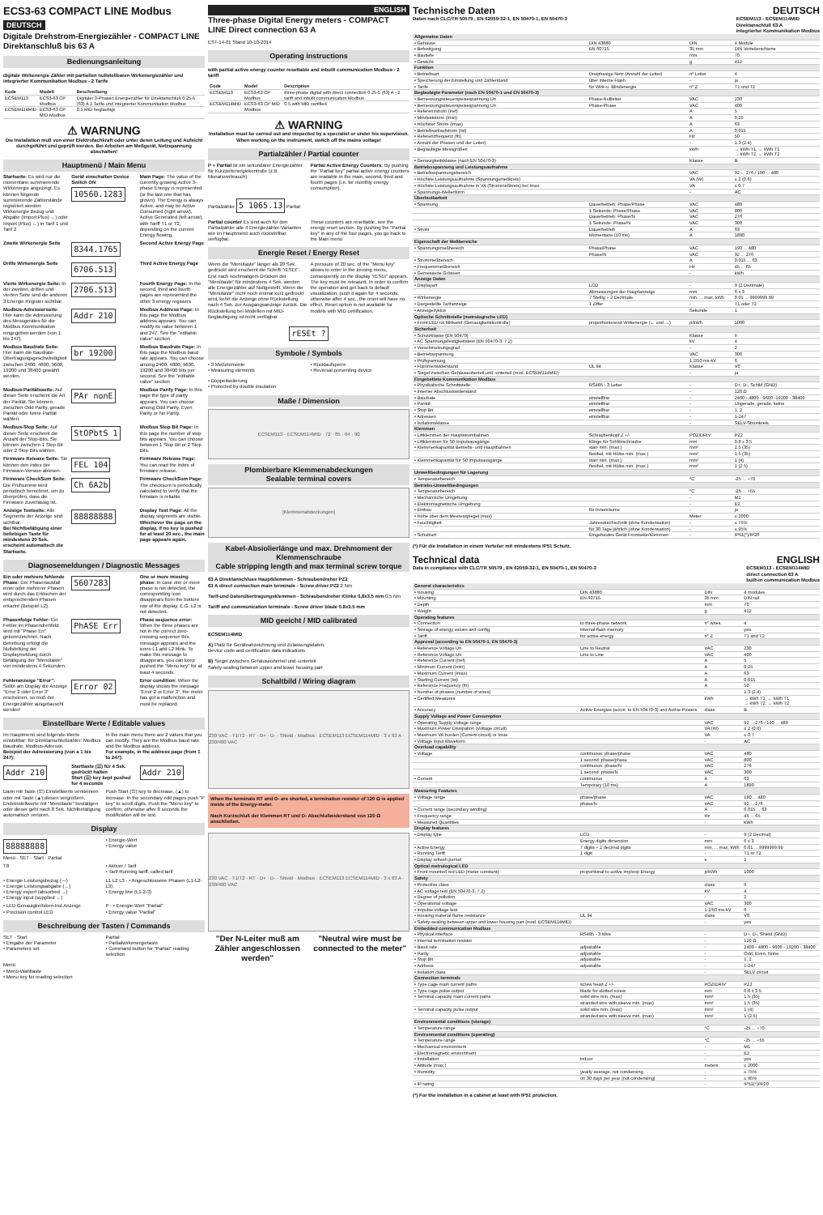ECS3-63 COMPACT LINE Modbus DEUTSCH
Digitale Drehstrom-Energiezähler - COMPACT LINE Direktanschluß bis 63 A
Bedienungsanleitung
digitale Wirkenergie Zähler mit partiellen nullstellbaren Wirkenergiezähler und integrierter Kommunikation Modbus - 2 Tarife
| Kode | Modell | Beschreibung |
| --- | --- | --- |
| ECSEM113 | ECS3-63 CP Modbus | Digitaler 3-Phasen Energiezähler für Direktanschluß 0.25-5 (63) A 2 Tarife und integrierter Kommunikation Modbus |
| ECSEM114MID | ECS3-63 CP MID Modbus | 0.5 MID beglaubigt |
⚠ WARNUNG
Die Installation muß von einer Elektrofachkraft oder unter deren Leitung und Aufsicht durchgeführt und geprüft werden. Bei Arbeiten am Meßgerät, Netzspannung abschalten!
Hauptmenü / Main Menu
Startseite: Es wird nur die momentane summierende Wirkenergie angezeigt. Es können folgende summierende Zählerstände registriert werden: Wirkenergie Bezug und Abgabe (Import Plus) ←) oder Import (Plus) ←) in Tarif 1 und Tarif 2
Gerät einschalten Device Switch ON
10560.1283
Main Page: The value of the currently growing Active 3-phase Energy is represented (or the last one that has grown). The Energy is always Active, and may be Active Consumed (right arrow), Active Generated (left arrow), with Tariff T1 or T2, depending on the current Energy flowing.
Zweite Wirkenergie Seite
8344.1765
Second Active Energy Page
Dritte Wirkenergie Seite
6706.513
Third Active Energy Page
Vierte Wirkenergie Seite: In der zweiten, dritten und vierten Seite sind die anderen 3 Energie Register sichtbar.
2706.513
Fourth Energy Page: In the second, third and fourth pages are represented the other 3 energy registers
Modbus-Adressierseite: Hier kann die Adressierung des Messgerätes für die Modbus Kommunikation eingegeben werden (von 1 bis 247).
Addr 210
Modbus Address Page: In this page the Modbus address appears. You can modify its value between 1 and 247. See the "editable value" section
Modbus Baudrate Seite: Hier kann die Baudrate-Übertragungsgeschwindigkeit zwischen 2400, 4800, 9600, 19200 und 38400 gewählt werden.
br 19200
Modbus Baudrate Page: In this page the Modbus baud rate appears. You can choose among 2400, 4800, 9600, 19200 and 38400 bits per second. See the "editable value" section
Modbus-Paritätsseite: Auf dieser Seite erscheint die Art der Parität. Sie können zwischen Odd Parity, gerade Parität oder keine Parität wählen.
PAr nonE
Modbus Parity Page: In this page the type of parity appears. You can choose among Odd Parity, Even Parity or No Parity.
Modbus-Stop Seite: Auf dieser Seite erscheint die Anzahl der Stop-Bits. Sie können zwischen 1 Stop Bit oder 2 Stop Bits wählen.
StOPbtS 1
Modbus Stop Bit Page: In this page the number of stop bits appears. You can choose between 1 Stop Bit or 2 Stop Bits.
Firmware Release Seite: Sie können den Index der Firmware-Version ablesen.
FEL 104
Firmware Release Page: You can read the index of firmware release.
Firmware CheckSum Seite: Die Prüfsumme wird periodisch berechnet, um zu überprüfen, dass die Firmware zuverlässig ist.
Ch 6A2b
Firmware CheckSum Page: The checksum is periodically calculated to verify that the firmware is reliable.
Anzeige Testseite: Alle Segmente der Anzeige sind sichtbar.
Bei Nichtbetätigung einer beliebigen Taste für mindestens 20 Sek. erscheint automatisch die Startseite.
88888888
Display Test Page: All the display segments are visible.
Whichever the page on the display, if no key is pushed for at least 20 sec., the main page appears again.
Diagnosemeldungen / Diagnostic Messages
Ein oder mehrere fehlende Phase: Der Phasenausfall einer oder mehrerer Phasen wird durch das Erlöschen der entsprechenden Phasen erkannt (Beispiel L2).
5607283
One or more missing phase: In case one or more phase is not detected, the corresponding icon disappears from the bottom row of the display. E.G. L2 is not detected.
Phasenfolge Fehler: Ein Fehler im Phasendrehfeld wird mit "Phase Err" gekennzeichnet. Nach Behebung erfolgt die Nullstellung der Displaymeldung durch Betätigung der "Menütaste" von mindestens 4 Sekunden.
PhASE Err
Phase sequence error: When the three phases are not in the correct zero-crossing sequence this message appears and the icons L1 and L2 blink. To make this message to disappears, you can keep pushed the "Menu key" for at least 4 seconds.
Fehleranzeige "Error": Sollte am Display die Anzeige "Error 2 oder Error 3" erscheinen, so muß der Energiezähler ausgetauscht werden!
Error 02
Error condition: When the display shows the message "Error 2 or Error 3", the meter has got a malfunction and must be replaced.
Einstellbare Werte / Editable values
Im Hauptmenü sind folgende Werte einstellbar: für Direktanschlußzähler: Modbus Baudrate, Modbus-Adresse.
Beispiel der Adressierung (von a 1 bis 247):
In the main menu there are 2 values that you can modify. They are the Modbus baud rate and the Modbus address.
For example, in the address page (from 1 to 247):
Addr 210
Starttaste (☰) für 4 Sek. gedrückt halten
Start (☰) key kept pushed for 4 seconds
Addr 210
Dann mit Taste (☰) Einstellwerte verkleinern oder mit Taste (▲) diesen vergrößern. Endeinstellwerte mit "Menütaste" bestätigen oder dieser geht nach 8 Sek. Nichtbetätigung automatisch verloren.
Push Start (☰) key to decrease, (▲) to increase. In the secondary edit pages push "P key" to scroll digits. Push the "Menu key" to confirm, otherwise after 8 seconds the modification will be lost.
Display
88888888
Menü · SET · Start · Partial
• Energie-Wert
• Energy value
T8 • Aktiver / Tarif
• Tarif Running tariff, called tarif
• Energie Leistungsbezug (—)
• Energie Leistungsabgabe (←)
• Energy export (absorbed →)
• Energy input (supplied ←)
L1 L2 L3 · • Angeschlossene Phasen (L1-L2-L3)
• Energy line (L1-2-3)
• LED Genauigkeitsken-trol-Anzeige
• Precision control LED
P · • Energie-Wert "Partial"
• Energy value "Partial"
Beschreibung der Tasten / Commands
SET · Start
• Eingabe der Parameter
• Parameters set
Partial
• Partialwirkenergietaste
• Command button for "Partial" reading selection
Menü
• Menü-Wahltaste
• Menu key for reading selection
ENGLISH
Three-phase Digital Energy meters - COMPACT LINE Direct connection 63 A
EST-14-01 Stand 10-10-2014
Operating instructions
with partial active energy counter resettable and inbuilt communication Modbus - 2 tariff
| Code | Model | Description |
| --- | --- | --- |
| ECSEM113 | ECS3-63 CP Modbus | three-phase digital with direct connection 0.25-5 (63) A - 2 tariff and inbuilt communication Modbus |
| ECSEM114MID | ECS3-63 CP MID Modbus | 0.5 with MID certified |
⚠ WARNING
Installation must be carried out and inspected by a specialist or under his supervision. When working on the instrument, switch off the mains voltage!
Partialzähler / Partial counter
P = Partial ist ein sekundärer Energiezähler für Kurzzeitenergiekontrolle (z.B. Monatsverbrauch).
Partial Active Energy Counters: By pushing the "Partial key" partial active energy counters are readable in the main, second, third and fourth pages (i.e. for monthly energy consumption).
Partialzähler 5 1065.13 Partial
Partial counter Es sind auch für den Partialzähler alle 4 Energiezähler-Varianten wie im Hauptmenü auch rückstellbar verfügbar.
These counters are resettable, see the energy reset section. By pushing the "Partial key" in any of the four pages, you go back to the Main menu
Energie Reset / Energy Reset
Wenn die "Menütaste" länger als 20 Sek. gedrückt wird erscheint die Schrift "rESEt". Erst nach nochmaligem Drücken der "Menütaste" für mindestens 4 Sek. werden alle Energiezähler auf Nullgestellt. Wenn die "Menütaste" nicht noch einmal kurz gedrückt wird, kehrt die Anzeige ohne Rückstellung nach 4 Sek. zur Ausgangsanzeige zurück. Die Rückstellung bei Modellen mit MID-Beglaubigung ist nicht verfügbar
A pressure of 20 sec. of the "Menu key" allows to enter in the zeroing menu, consequently on the display "rESEt" appears. The key must be released. In order to confirm the operation and get back to default visualization, push it again for 4 seconds, otherwise after 4 sec., the reset will have no effect. Reset option is not available for models with MID certification.
rESEt ?
Symbole / Symbols
• 3 Meßelemente
• Measuring elements
• Rücklaufsperre
• Reversal preventing device
• Doppelisolierung
• Protected by double insulation
Maße / Dimension
ECSEM113 - ECSEM114MID · 72 · 85 · 64 · 90
Plombierbare Klemmenabdeckungen
Sealable terminal covers
[Klemmenabdeckungen]
Kabel-Absiolierlänge und max. Drehmoment der Klemmenschraube
Cable stripping length and max terminal screw torque
63 A Direktanschluss Hauptklemmen - Schraubendreher PZ2
63 A direct connection main terminals - Screw driver PZ2 2 Nm
Tarif-und Datenübertragungsklemmen - Schraubendreher Klinke 0,8x3.5 mm 0,5 Nm
Tariff and communication terminals - Screw driver blade 0.8x3.5 mm
MID geeicht / MID calibrated
ECSEM114MID
A) Platz für Geräteabzeichnung und Zulassungsdaten.
Device code and certification data indications
B) Siegel zwischen Gehäuseoberteil und -unterteil
Safety-sealing between upper and lower housing part
Schaltbild / Wiring diagram
230 VAC · T1/T2 · RT · D+ · D- · Shield · Modbus · ECSEM113 ECSEM114MID · 3 x 63 A · 230/400 VAC
When the terminals RT and D- are shorted, a termination resistor of 120 Ω is applied inside of the Energy-meter.
Nach Kurzschluß der Klemmen RT und D- Abschlußwiderstand von 120 Ω anschließen.
230 VAC · T1/T2 · RT · D+ · D- · Shield · Modbus · ECSEM113 ECSEM114MID · 3 x 63 A · 230/400 VAC
"Der N-Leiter muß am Zähler angeschlossen werden"
"Neutral wire must be connected to the meter"
Technische Daten DEUTSCH
Daten nach CLC/TR 50579 , EN 62059-32-1, EN 50470-1, EN 50470-3 ECSEM113 - ECSEM114MID
Direktanschluß 63 A
integrierter Kommunikation Modbus
| Allgemeine Daten | | | |
| • Gehäuse | DIN 43880 | DIN | 4 Module |
| • Befestigung | EN 60715 | 35 mm | DIN Verteilerschiene |
| • Bautiefe | | mm | 70 |
| • Gewicht | | g | 412 |
| Funktion | | | |
| • Betriebsart | Dreiphasige Netz (Anzahl der Leiter) | n° Leiter | 4 |
| • Speicherung der Einstellung und Zählerstand | über interne Flash | - | ja |
| • Tarife | für Wirk-u. Blindenergie | n° Z | T1 und T2 |
| Beglaubigte Parameter (nach EN 50470-1 und EN 50470-3) | | | |
| • Bemessungssteuerspeisespannung Un | Phase-Nullleiter | VAC | 230 |
| • Bemessungssteuerspeisespannung Un | Phase-Phase | VAC | 400 |
| • Referenzstrom (Iref) | | A | 5 |
| • Mindeststrom (Imin) | | A | 0.25 |
| • Höchster Strom (Imax) | | A | 63 |
| • Betriebsanlaufstrom (Ist) | | A | 0.015 |
| • Referenzfrequenz (fn) | | Hz | 50 |
| • Anzahl der Phasen und der Leiter) | | - | 1.3 (2.4) |
| • Beglaubigte Messgrößen | | kWh | → kWh T1, ← kWh T1 → kWh T2, ← kWh T2 |
| • Genauigkeitsklasse (nach EN 50470-3) | | Klasse | B |
| Betriebsspannung und Leistungsaufnahme | | | |
| • Betriebsspannungsbereich | | VAC | 92 ... 276 / 190 ... 480 |
| • Höchste Leistungsaufnahme (Spannungsmeßkreis) | | VA (W) | ≤ 2 (0.6) |
| • Höchste Leistungsaufnahme in VA (Strommeßkreis) bei Imax | | VA | ≤ 0.7 |
| • Spannungs-Wellenform | | - | AC |
| Überlastbarkeit | | | |
| • Spannung | Dauerbetrieb: Phase/Phase | VAC | 480 |
| | 1 Sekunde: Phase/Phase | VAC | 800 |
| | Dauerbetrieb: Phase/N | VAC | 276 |
| | 1 Sekunde: Phase/N | VAC | 300 |
| • Strom | Dauerbetrieb | A | 63 |
| | Momentane (10 ms) | A | 1890 |
| Eigenschaft der Meßbereiche | | | |
| • Spannungsmeßbereich | Phase/Phase | VAC | 190 ... 480 |
| | Phase/N | VAC | 92 ... 276 |
| • Strommeßbereich | | A | 0.015 ... 63 |
| • Frequenzmeßbereich | | Hz | 45 ... 65 |
| • Gemessene Grössen | | - | kWh |
| Anzeige Daten | | | |
| • Displayart | LCD | - | 9 (2 Dezimale) |
| | Abmessungen der Hauptanzeige | mm | 6 x 3 |
| • Wirkenergie | 7 Stellig + 2 Dezimale | min. ... max. kWh | 0.01 ... 9999999.99 |
| • Dargestellte Tarifanzeige | 1 Ziffer | - | T1 oder T2 |
| • Anzeigezyklus | | Sekunde | 1 |
| Optische Schnittstelle (metrologische LED) | | | |
| • Front LED rot blinkend (Genauigkeitskontrolle) | proportionierend Wirkenergie (← und →) | p/kWh | 1000 |
| Sicherheit | | | |
| • Schutzklasse (EN 50470) | | Klasse | II |
| • AC Spannungsfestigkeitstest (EN 50470-3, 7.2) | | kV | 4 |
| • Verschmutzungsgrad | | - | 2 |
| • Betriebsspannung | | VAC | 300 |
| • Prüfspannung | | 1.2/50 ms-kV | 6 |
| • Flammenwiderstand | UL 94 | Klasse | V0 |
| • Siegel zwischen Gehäuseoberteil und -unterteil (mod. ECSEM114MID) | | - | ja |
| Eingebettete Kommunikation Modbus | | | |
| • Physikalische Schnittstelle | RS485 - 3 Leiter | - | D+, D-, Schild (GND) |
| • Interner Abschlusswiderstand | | - | 120 Ω |
| • Baudrate | einstellbar | - | 2400 - 4800 - 9600 -19200 - 38400 |
| • Parität | einstellbar | - | Ungerade, gerade, keine |
| • Stop Bit | einstellbar | - | 1, 2 |
| • Adressen | einstellbar | - | 1-247 |
| • Isolationsklasse | | - | SELV-Stromkreis |
| Klemmen | | | |
| • Liftklemmen der Hauptstrombahnen | Schraubenkopf Z +/- | POZIDRIV | PZ2 |
| • Liftklemmen für S0 Impulsausgänge | Klinge für Schlitzschraube | mm | 0.8 x 3.5 |
| • Klemmenkapazität Betriebs- und Hauptbahnen | starr min. (max.) | mm² | 1.5 (35) |
| | flexibel, mit Hülse min. (max.) | mm² | 1.5 (35) |
| • Klemmenkapazität für S0 Impulsausgänge | starr min. (max.) | mm² | 1 (4) |
| | flexibel, mit Hülse min. (max.) | mm² | 1 (2.5) |
| Umweltbedingungen für Lagerung | | | |
| • Temperaturbereich | | °C | -25 ... +70 |
| Betriebs-Umweltbedingungen | | | |
| • Temperaturbereich | | °C | -25 ... +55 |
| • Mechanische Umgebung | | - | M1 |
| • Elektromagnetische Umgebung | | - | E2 |
| • Einbau | für Innenräume | - | ja |
| • Höhe über dem Meeresspiegel (max) | | Meter | ≤ 2000 |
| • Feuchtigkeit | Jahresdurchschnitt (ohne Kondensation) | - | ≤ 75% |
| | für 30 Tage jährlich (ohne Kondensation) | - | ≤ 95% |
| • Schutzart | Eingebautes Gerät Frontseite/Klemmen | - | IP51(*)/IP20 |
(*) Für die Installation in einem Verteiler mit mindestens IP51 Schutz.
Technical data ENGLISH
Data in compliance with CLC/TR 50579 , EN 62059-32-1, EN 50470-1, EN 50470-3 ECSEM113 - ECSEM114MID
direct connection 63 A
built-in communication Modbus
| General characteristics | | | |
| • Housing | DIN 43880 | DIN | 4 modules |
| • Mounting | EN 60715 | 35 mm | DIN rail |
| • Depth | | mm | 70 |
| • Weight | | g | 412 |
| Operating features | | | |
| • Connection | to three-phase network | n° wires | 4 |
| • Storage of energy values and config. | internal flash memory | - | yes |
| • Tariff | for active energy | n° Z | T1 and T2 |
| Approval (according to EN 50470-1, EN 50470-3) | | | |
| • Reference Voltage Un | Line to Neutral | VAC | 230 |
| • Reference Voltage Un | Line to Line | VAC | 400 |
| • Reference Current (Iref) | | A | 5 |
| • Minimum Current (Imin) | | A | 0.25 |
| • Maximum Current (Imax) | | A | 63 |
| • Starting Current (Ist) | | A | 0.015 |
| • Reference Frequency (fn) | | A | 50 |
| • Number of phases (number of wires) | | - | 1.3 (2.4) |
| • Certified Measures | | kWh | → kWh T1, ← kWh T1 → kWh T2, ← kWh T2 |
| • Accuracy | Active Energies (accor. to EN 50470-3) and Active Powers | class | B |
| Supply Voltage and Power Consumption | | | |
| • Operating Supply Voltage range | | VAC | 92 ... 276 / 190 ... 480 |
| • Maximum Power Dissipation (Voltage circuit) | | VA (W) | ≤ 2 (0.6) |
| • Maximum VA burden (Current circuit) or Imax | | VA | ≤ 0.7 |
| • Voltage Input Waveform | | - | AC |
| Overload capability | | | |
| • Voltage | continuous: phase/phase | VAC | 480 |
| | 1 second: phase/phase | VAC | 800 |
| | continuous: phase/N | VAC | 276 |
| | 1 second: phase/N | VAC | 300 |
| • Current | continuous | A | 63 |
| | Temporary (10 ms) | A | 1890 |
| Measuring Features | | | |
| • Voltage range | phase/phase | VAC | 190 ... 480 |
| | phase/N | VAC | 92 ... 276 |
| • Current range (secondary winding) | | A | 0.015 ... 63 |
| • Frequency range | | Hz | 45 ... 65 |
| • Measured Quantities | | - | kWh |
| Display features | | | |
| • Display type | LCD | - | 9 (2 Decimal) |
| | Energy digits dimension | mm | 6 x 3 |
| • Active Energy | 7 digits + 2 decimal digits | min. ... max. kWh | 0.01 ... 9999999.99 |
| • Running Tariff | 1 digit | - | T1 or T2 |
| • Display refresh period | | s | 1 |
| Optical metrological LED | | | |
| • Front mounted red LED (meter constant) | proportional to active imp/exp Energy | p/kWh | 1000 |
| Safety | | | |
| • Protective class | | class | II |
| • AC voltage test (EN 50470-3, 7.2) | | kV | 4 |
| • Degree of pollution | | - | 2 |
| • Operational voltage | | VAC | 300 |
| • Impulse voltage test | | 1.2/50 ms-kV | 6 |
| • Housing material flame resistance | UL 94 | class | V0 |
| • Safety-sealing between upper and lower housing part (mod. ECSEM114MID) | | - | yes |
| Embedded communication Modbus | | | |
| • Physical interface | RS485 - 3 Wire | - | D+, D-, Shield (GND) |
| • Internal termination resistor | | - | 120 Ω |
| • Baud rate | adjustable | - | 2400 - 4800 - 9600 - 19200 - 38400 |
| • Parity | adjustable | - | Odd, Even, None |
| • Stop Bit | adjustable | - | 1, 2 |
| • Address | adjustable | - | 1-247 |
| • Isolation class | | - | SELV circuit |
| Connection terminals | | | |
| • Type cage main current paths | screw head Z +/- | POZIDRIV | PZ2 |
| • Type cage pulse output | blade for slotted screw | mm | 0.8 x 3.5 |
| • Terminal capacity main current paths | solid wire min. (max) | mm² | 1.5 (35) |
| | stranded wire with sleeve min. (max) | mm² | 1.5 (35) |
| • Terminal capacity pulse output | solid wire min. (max) | mm² | 1 (4) |
| | stranded wire with sleeve min. (max) | mm² | 1 (2.5) |
| Environmental conditions (storage) | | | |
| • Temperature range | | °C | -25 ... +70 |
| Environmental conditions (operating) | | | |
| • Temperature range | | °C | -25 ... +55 |
| • Mechanical environment | | - | M1 |
| • Electromagnetic environment | | - | E2 |
| • Installation | indoor | - | yes |
| • Altitude (max.) | | meters | ≤ 2000 |
| • Humidity | yearly average, not condensing | - | ≤ 75% |
| | on 30 days per year (not condensing) | - | ≤ 95% |
| • IP rating | | - | IP51(*)/IP20 |
(*) For the installation in a cabinet at least with IP51 protection.